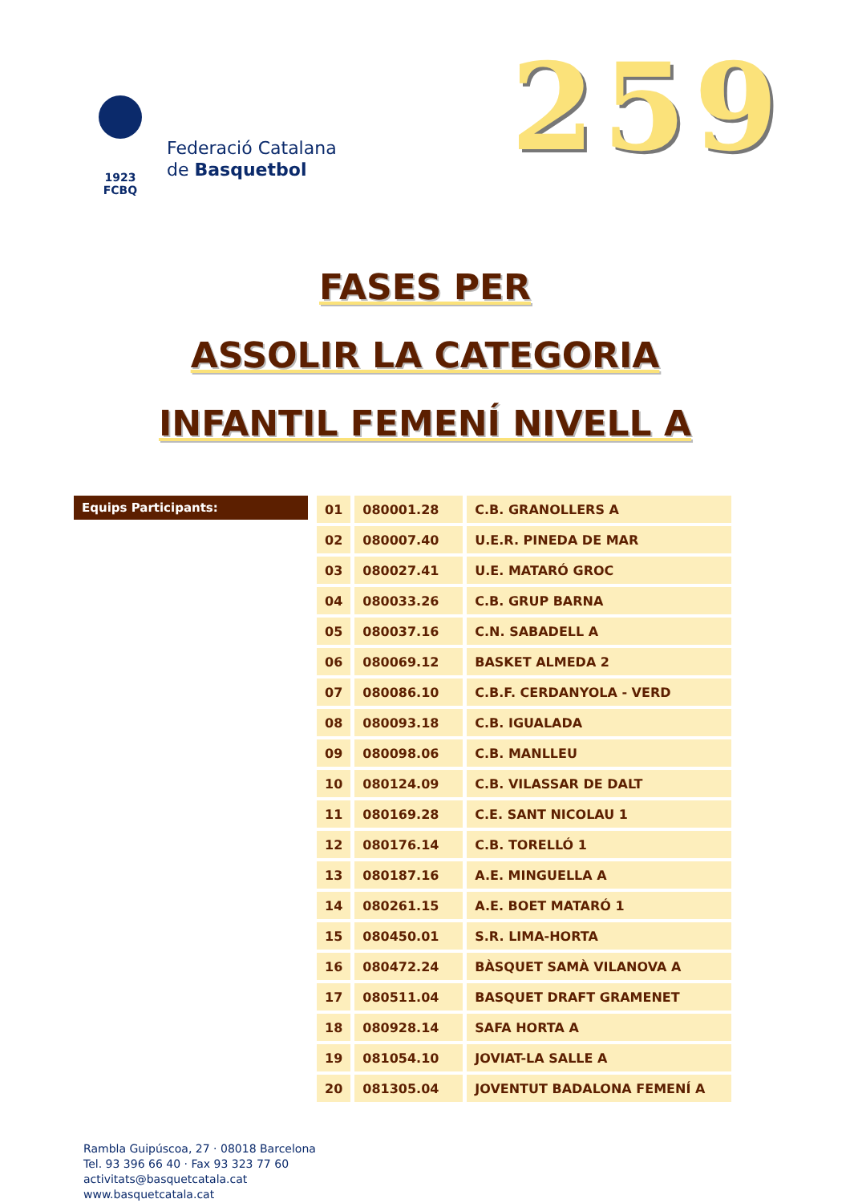1923
FCBQ
Federació Catalana
de Basquetbol
259
FASES PER
ASSOLIR LA CATEGORIA
INFANTIL FEMENÍ NIVELL A
Equips Participants:
| 01 | 080001.28 | C.B. GRANOLLERS A |
| 02 | 080007.40 | U.E.R. PINEDA DE MAR |
| 03 | 080027.41 | U.E. MATARÓ GROC |
| 04 | 080033.26 | C.B. GRUP BARNA |
| 05 | 080037.16 | C.N. SABADELL A |
| 06 | 080069.12 | BASKET ALMEDA 2 |
| 07 | 080086.10 | C.B.F. CERDANYOLA - VERD |
| 08 | 080093.18 | C.B. IGUALADA |
| 09 | 080098.06 | C.B. MANLLEU |
| 10 | 080124.09 | C.B. VILASSAR DE DALT |
| 11 | 080169.28 | C.E. SANT NICOLAU 1 |
| 12 | 080176.14 | C.B. TORELLÓ 1 |
| 13 | 080187.16 | A.E. MINGUELLA A |
| 14 | 080261.15 | A.E. BOET MATARÓ 1 |
| 15 | 080450.01 | S.R. LIMA-HORTA |
| 16 | 080472.24 | BÀSQUET SAMÀ VILANOVA A |
| 17 | 080511.04 | BASQUET DRAFT GRAMENET |
| 18 | 080928.14 | SAFA HORTA A |
| 19 | 081054.10 | JOVIAT-LA SALLE A |
| 20 | 081305.04 | JOVENTUT BADALONA FEMENÍ A |
Rambla Guipúscoa, 27 · 08018 Barcelona
Tel. 93 396 66 40 · Fax 93 323 77 60
activitats@basquetcatala.cat
www.basquetcatala.cat